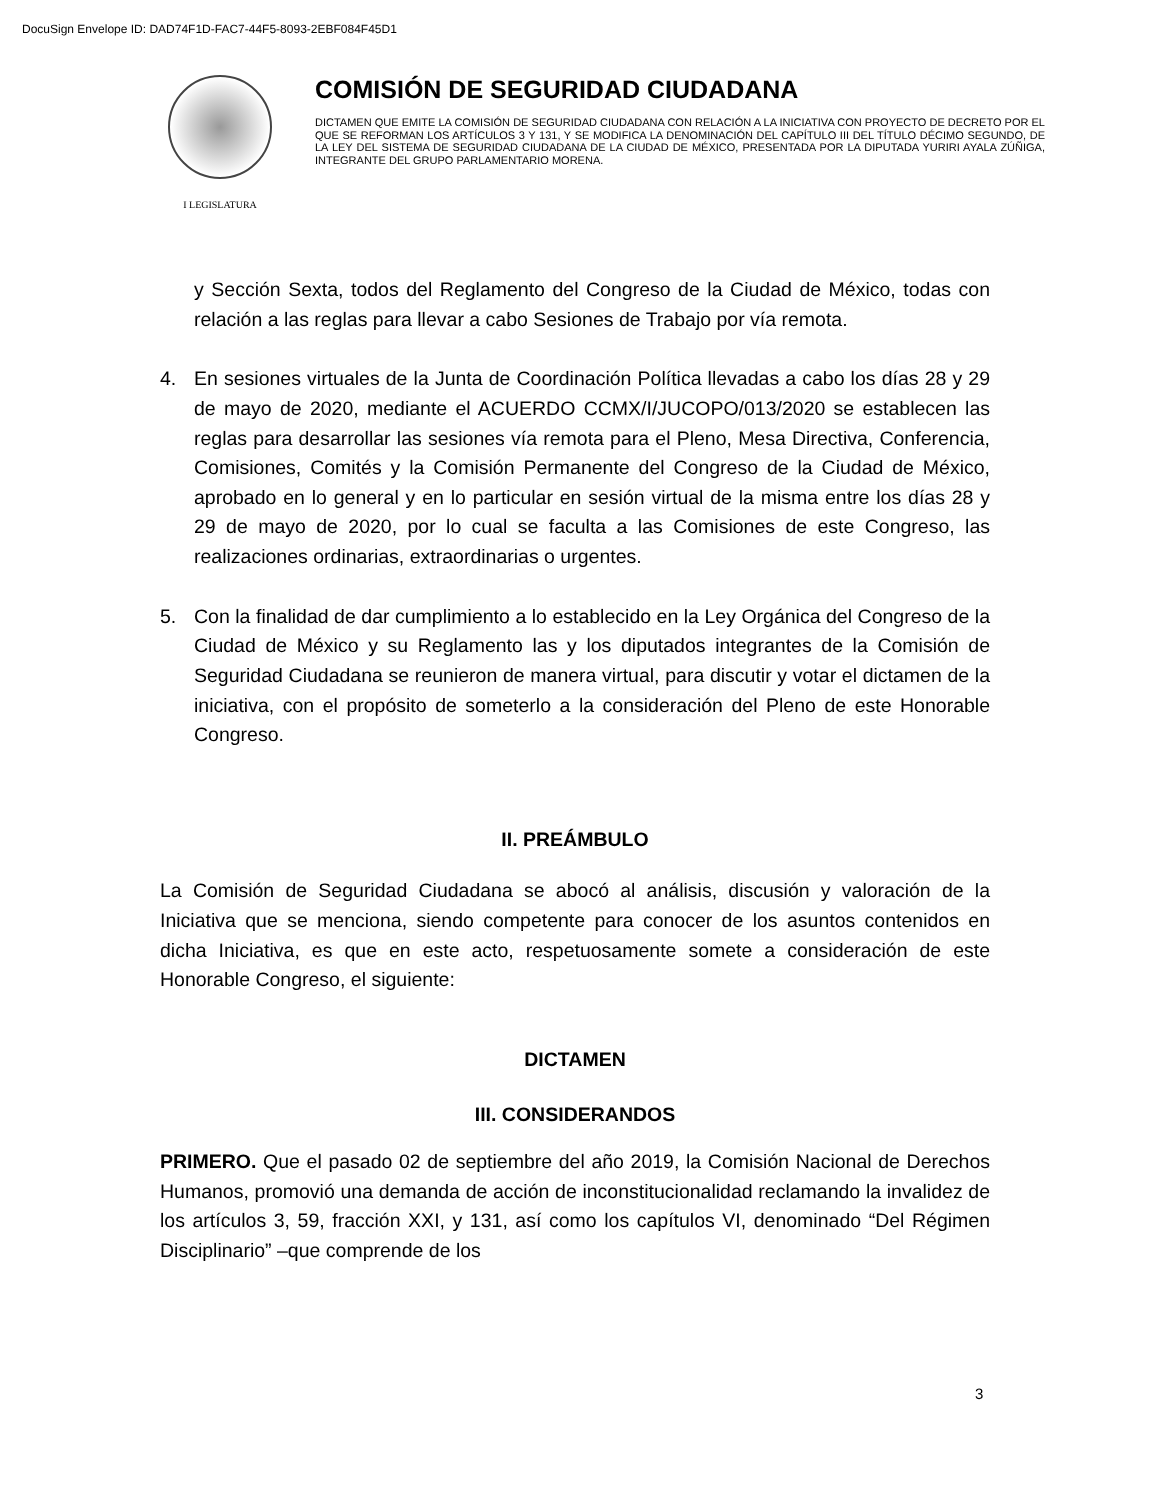DocuSign Envelope ID: DAD74F1D-FAC7-44F5-8093-2EBF084F45D1
I LEGISLATURA
COMISIÓN DE SEGURIDAD CIUDADANA
DICTAMEN QUE EMITE LA COMISIÓN DE SEGURIDAD CIUDADANA CON RELACIÓN A LA INICIATIVA CON PROYECTO DE DECRETO POR EL QUE SE REFORMAN LOS ARTÍCULOS 3 Y 131, Y SE MODIFICA LA DENOMINACIÓN DEL CAPÍTULO III DEL TÍTULO DÉCIMO SEGUNDO, DE LA LEY DEL SISTEMA DE SEGURIDAD CIUDADANA DE LA CIUDAD DE MÉXICO, PRESENTADA POR LA DIPUTADA YURIRI AYALA ZÚÑIGA, INTEGRANTE DEL GRUPO PARLAMENTARIO MORENA.
y Sección Sexta, todos del Reglamento del Congreso de la Ciudad de México, todas con relación a las reglas para llevar a cabo Sesiones de Trabajo por vía remota.
4. En sesiones virtuales de la Junta de Coordinación Política llevadas a cabo los días 28 y 29 de mayo de 2020, mediante el ACUERDO CCMX/I/JUCOPO/013/2020 se establecen las reglas para desarrollar las sesiones vía remota para el Pleno, Mesa Directiva, Conferencia, Comisiones, Comités y la Comisión Permanente del Congreso de la Ciudad de México, aprobado en lo general y en lo particular en sesión virtual de la misma entre los días 28 y 29 de mayo de 2020, por lo cual se faculta a las Comisiones de este Congreso, las realizaciones ordinarias, extraordinarias o urgentes.
5. Con la finalidad de dar cumplimiento a lo establecido en la Ley Orgánica del Congreso de la Ciudad de México y su Reglamento las y los diputados integrantes de la Comisión de Seguridad Ciudadana se reunieron de manera virtual, para discutir y votar el dictamen de la iniciativa, con el propósito de someterlo a la consideración del Pleno de este Honorable Congreso.
II. PREÁMBULO
La Comisión de Seguridad Ciudadana se abocó al análisis, discusión y valoración de la Iniciativa que se menciona, siendo competente para conocer de los asuntos contenidos en dicha Iniciativa, es que en este acto, respetuosamente somete a consideración de este Honorable Congreso, el siguiente:
DICTAMEN
III. CONSIDERANDOS
PRIMERO. Que el pasado 02 de septiembre del año 2019, la Comisión Nacional de Derechos Humanos, promovió una demanda de acción de inconstitucionalidad reclamando la invalidez de los artículos 3, 59, fracción XXI, y 131, así como los capítulos VI, denominado “Del Régimen Disciplinario” –que comprende de los
3